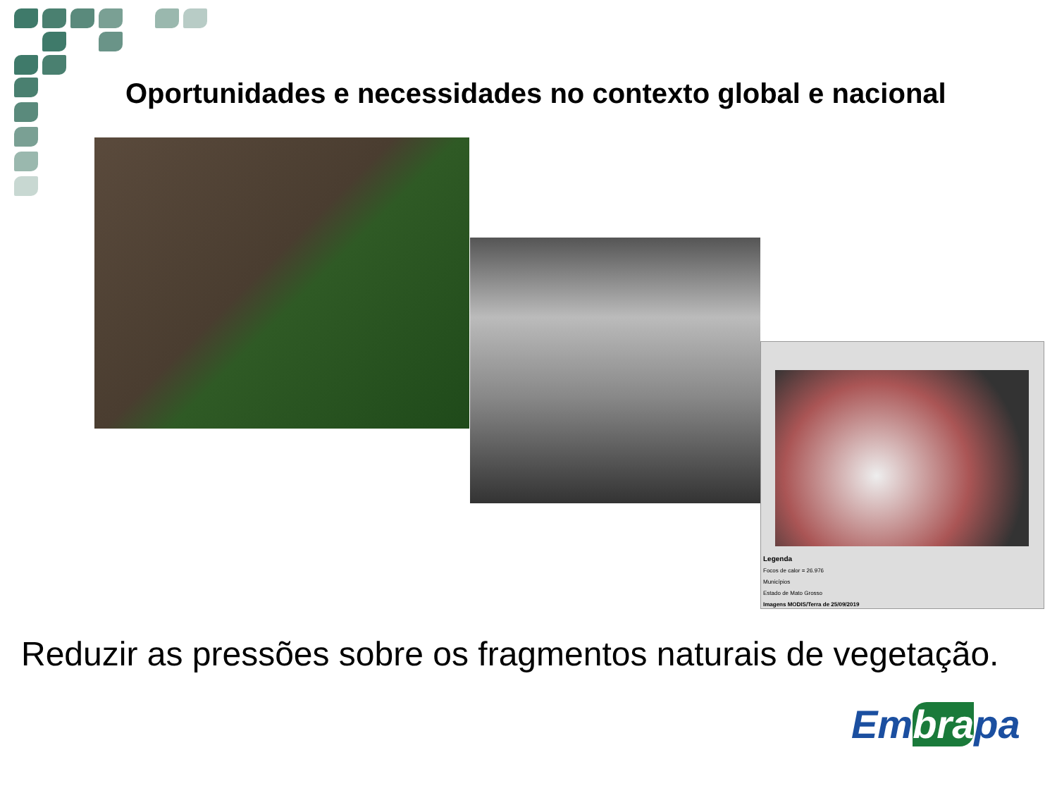Oportunidades e necessidades no contexto global e nacional
Legenda
Focos de calor = 26.976
Municípios
Estado de Mato Grosso
Imagens MODIS/Terra de 25/09/2019
Reduzir as pressões sobre os fragmentos naturais de vegetação.
Embrapa